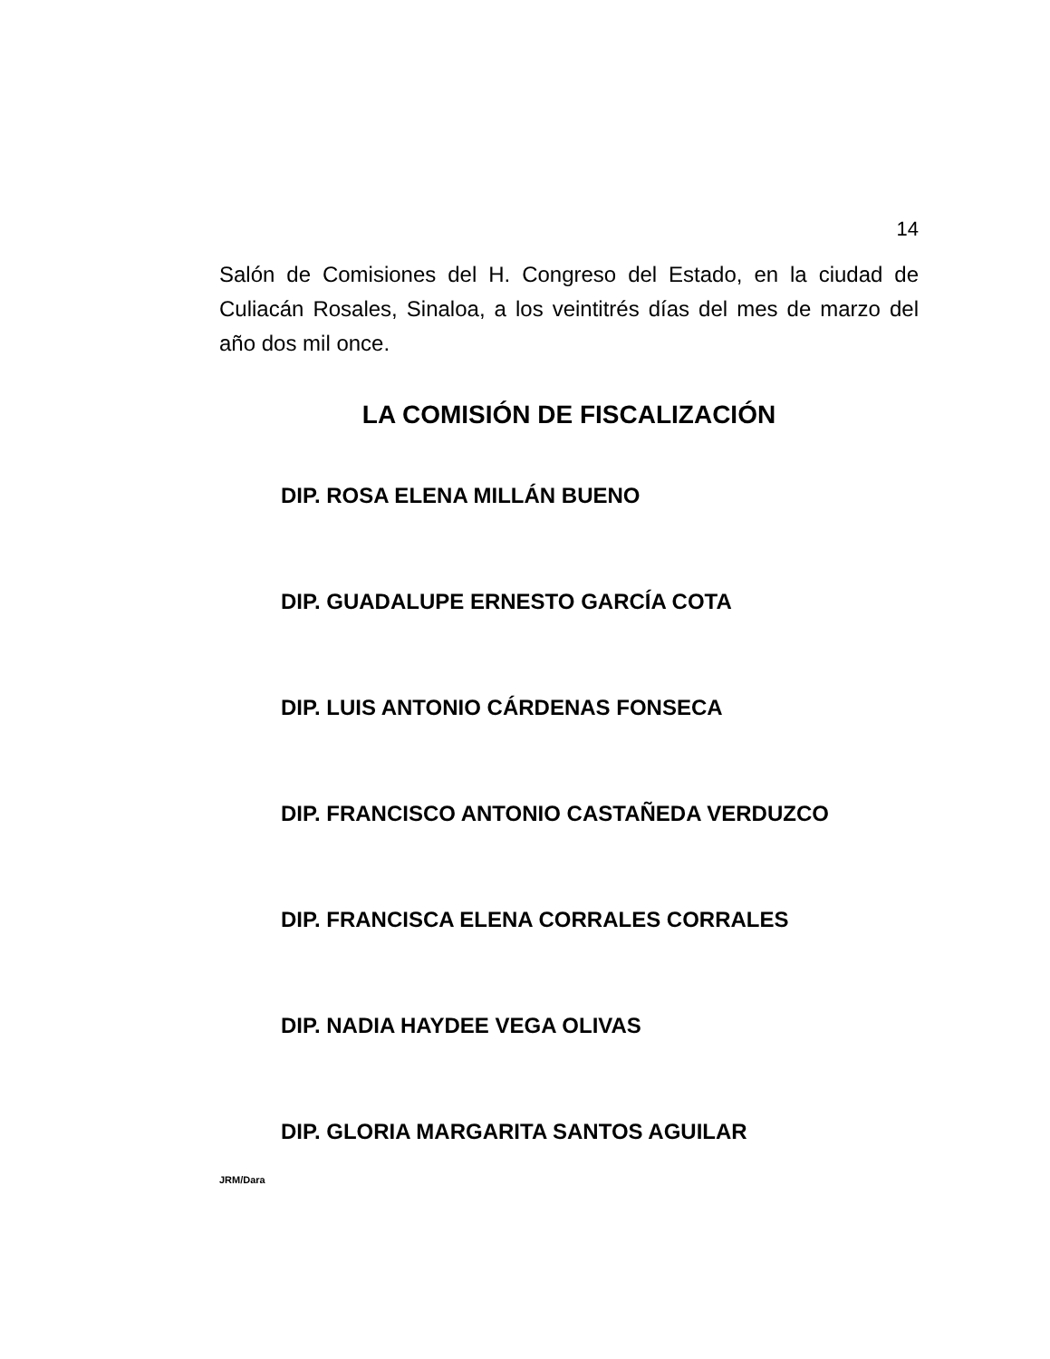14
Salón de Comisiones del H. Congreso del Estado, en la ciudad de Culiacán Rosales, Sinaloa, a los veintitrés días del mes de marzo del año dos mil once.
LA COMISIÓN DE FISCALIZACIÓN
DIP. ROSA ELENA MILLÁN BUENO
DIP. GUADALUPE ERNESTO GARCÍA COTA
DIP. LUIS ANTONIO CÁRDENAS FONSECA
DIP. FRANCISCO ANTONIO CASTAÑEDA VERDUZCO
DIP. FRANCISCA ELENA CORRALES CORRALES
DIP. NADIA HAYDEE VEGA OLIVAS
DIP. GLORIA MARGARITA SANTOS AGUILAR
JRM/Dara